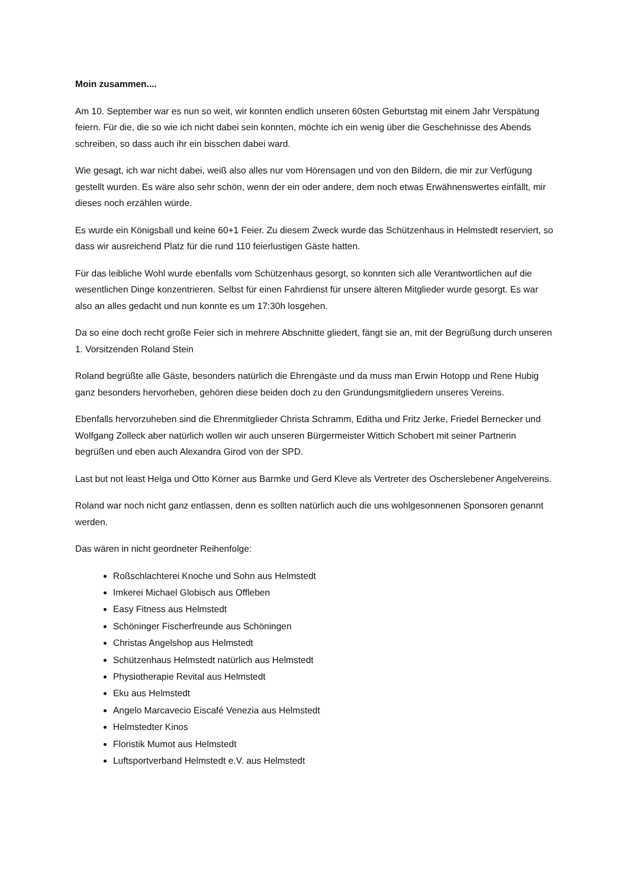Moin zusammen....
Am 10. September war es nun so weit, wir konnten endlich unseren 60sten Geburtstag mit einem Jahr Verspätung feiern. Für die, die so wie ich nicht dabei sein konnten, möchte ich ein wenig über die Geschehnisse des Abends schreiben, so dass auch ihr ein bisschen dabei ward.
Wie gesagt, ich war nicht dabei, weiß also alles nur vom Hörensagen und von den Bildern, die mir zur Verfügung gestellt wurden. Es wäre also sehr schön, wenn der ein oder andere, dem noch etwas Erwähnenswertes einfällt, mir dieses noch erzählen würde.
Es wurde ein Königsball und keine 60+1 Feier. Zu diesem Zweck wurde das Schützenhaus in Helmstedt reserviert, so dass wir ausreichend Platz für die rund 110 feierlustigen Gäste hatten.
Für das leibliche Wohl wurde ebenfalls vom Schützenhaus gesorgt, so konnten sich alle Verantwortlichen auf die wesentlichen Dinge konzentrieren. Selbst für einen Fahrdienst für unsere älteren Mitglieder wurde gesorgt. Es war also an alles gedacht und nun konnte es um 17:30h losgehen.
Da so eine doch recht große Feier sich in mehrere Abschnitte gliedert, fängt sie an, mit der Begrüßung durch unseren 1. Vorsitzenden Roland Stein
Roland begrüßte alle Gäste, besonders natürlich die Ehrengäste und da muss man Erwin Hotopp und Rene Hubig ganz besonders hervorheben, gehören diese beiden doch zu den Gründungsmitgliedern unseres Vereins.
Ebenfalls hervorzuheben sind die Ehrenmitglieder Christa Schramm, Editha und Fritz Jerke, Friedel Bernecker und Wolfgang Zolleck aber natürlich wollen wir auch unseren Bürgermeister Wittich Schobert mit seiner Partnerin begrüßen und eben auch Alexandra Girod von der SPD.
Last but not least Helga und Otto Körner aus Barmke und Gerd Kleve als Vertreter des Oscherslebener Angelvereins.
Roland war noch nicht ganz entlassen, denn es sollten natürlich auch die uns wohlgesonnenen Sponsoren genannt werden.
Das wären in nicht geordneter Reihenfolge:
Roßschlachterei Knoche und Sohn aus Helmstedt
Imkerei Michael Globisch aus Offleben
Easy Fitness aus Helmstedt
Schöninger Fischerfreunde aus Schöningen
Christas Angelshop aus Helmstedt
Schützenhaus Helmstedt natürlich aus Helmstedt
Physiotherapie Revital aus Helmstedt
Eku aus Helmstedt
Angelo Marcavecio Eiscafé Venezia aus Helmstedt
Helmstedter Kinos
Floristik Mumot aus Helmstedt
Luftsportverband Helmstedt e.V. aus Helmstedt